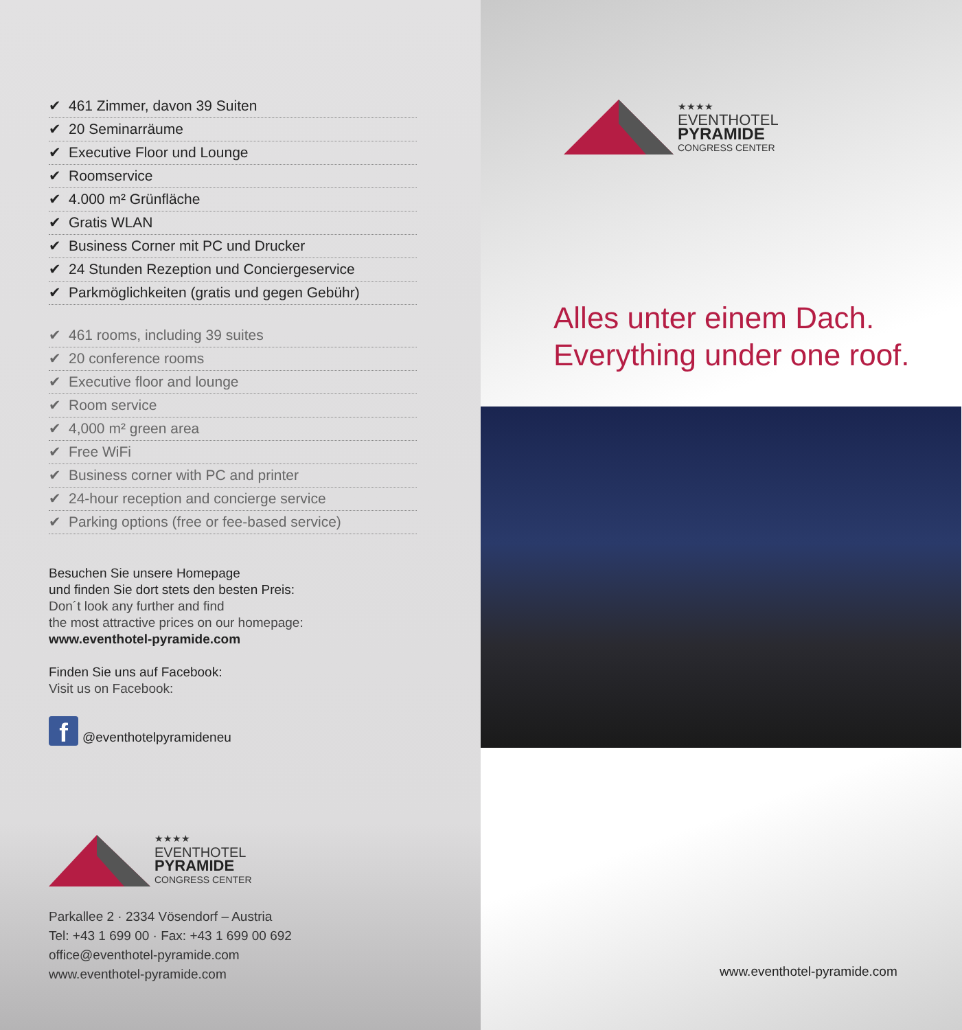✔ 461 Zimmer, davon 39 Suiten
✔ 20 Seminarräume
✔ Executive Floor und Lounge
✔ Roomservice
✔ 4.000 m² Grünfläche
✔ Gratis WLAN
✔ Business Corner mit PC und Drucker
✔ 24 Stunden Rezeption und Conciergeservice
✔ Parkmöglichkeiten (gratis und gegen Gebühr)
✔ 461 rooms, including 39 suites
✔ 20 conference rooms
✔ Executive floor and lounge
✔ Room service
✔ 4,000 m² green area
✔ Free WiFi
✔ Business corner with PC and printer
✔ 24-hour reception and concierge service
✔ Parking options (free or fee-based service)
Besuchen Sie unsere Homepage
und finden Sie dort stets den besten Preis:
Don´t look any further and find
the most attractive prices on our homepage:
www.eventhotel-pyramide.com
Finden Sie uns auf Facebook:
Visit us on Facebook:
f
@eventhotelpyramideneu
★★★★
EVENTHOTEL
PYRAMIDE
CONGRESS CENTER
Parkallee 2 · 2334 Vösendorf – Austria
Tel: +43 1 699 00 · Fax: +43 1 699 00 692
office@eventhotel-pyramide.com
www.eventhotel-pyramide.com
★★★★
EVENTHOTEL
PYRAMIDE
CONGRESS CENTER
Alles unter einem Dach.
Everything under one roof.
www.eventhotel-pyramide.com